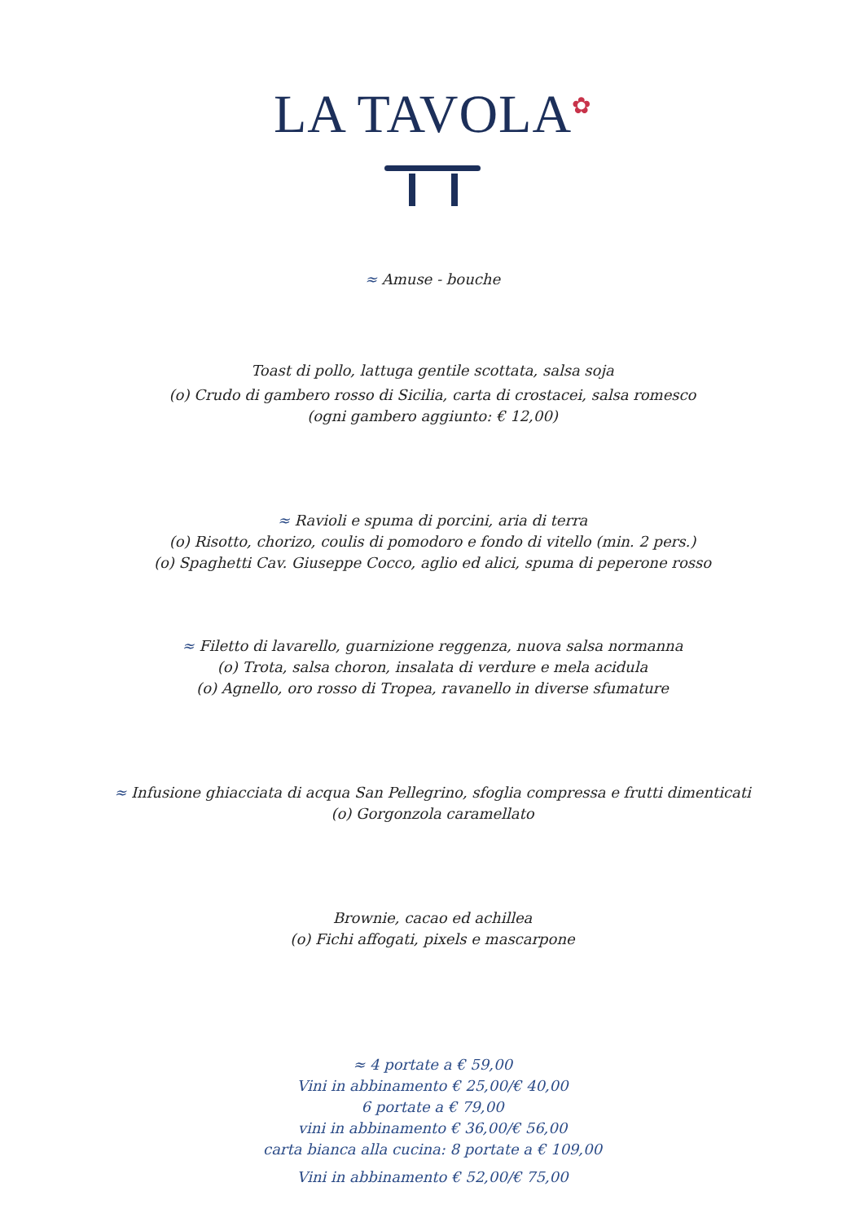LA TAVOLA<sup>✿</sup>
≈ Amuse - bouche
Toast di pollo, lattuga gentile scottata, salsa soja
(o) Crudo di gambero rosso di Sicilia, carta di crostacei, salsa romesco
(ogni gambero aggiunto: € 12,00)
≈ Ravioli e spuma di porcini, aria di terra
(o) Risotto, chorizo, coulis di pomodoro e fondo di vitello (min. 2 pers.)
(o) Spaghetti Cav. Giuseppe Cocco, aglio ed alici, spuma di peperone rosso
≈ Filetto di lavarello, guarnizione reggenza, nuova salsa normanna
(o) Trota, salsa choron, insalata di verdure e mela acidula
(o) Agnello, oro rosso di Tropea, ravanello in diverse sfumature
≈ Infusione ghiacciata di acqua San Pellegrino, sfoglia compressa e frutti dimenticati
(o) Gorgonzola caramellato
Brownie, cacao ed achillea
(o) Fichi affogati, pixels e mascarpone
≈ 4 portate a € 59,00
Vini in abbinamento € 25,00/€ 40,00
6 portate a € 79,00
vini in abbinamento € 36,00/€ 56,00
carta bianca alla cucina: 8 portate a € 109,00
Vini in abbinamento € 52,00/€ 75,00